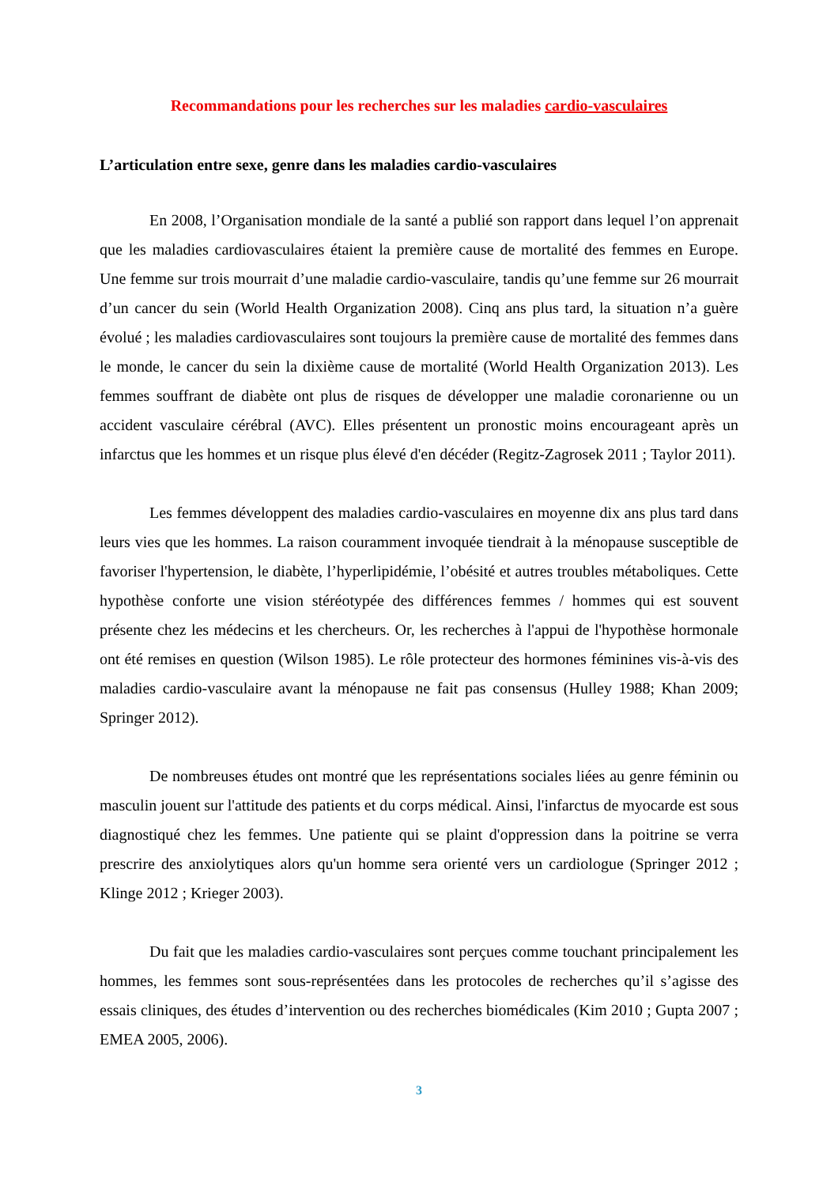Recommandations pour les recherches sur les maladies cardio-vasculaires
L’articulation entre sexe, genre dans les maladies cardio-vasculaires
En 2008, l’Organisation mondiale de la santé a publié son rapport dans lequel l’on apprenait que les maladies cardiovasculaires étaient la première cause de mortalité des femmes en Europe. Une femme sur trois mourrait d’une maladie cardio-vasculaire, tandis qu’une femme sur 26 mourrait d’un cancer du sein (World Health Organization 2008). Cinq ans plus tard, la situation n’a guère évolué ; les maladies cardiovasculaires sont toujours la première cause de mortalité des femmes dans le monde, le cancer du sein la dixième cause de mortalité (World Health Organization 2013). Les femmes souffrant de diabète ont plus de risques de développer une maladie coronarienne ou un accident vasculaire cérébral (AVC). Elles présentent un pronostic moins encourageant après un infarctus que les hommes et un risque plus élevé d'en décéder (Regitz-Zagrosek 2011 ; Taylor 2011).
Les femmes développent des maladies cardio-vasculaires en moyenne dix ans plus tard dans leurs vies que les hommes. La raison couramment invoquée tiendrait à la ménopause susceptible de favoriser l'hypertension, le diabète, l’hyperlipidémie, l’obésité et autres troubles métaboliques. Cette hypothèse conforte une vision stéréotypée des différences femmes / hommes qui est souvent présente chez les médecins et les chercheurs. Or, les recherches à l'appui de l'hypothèse hormonale ont été remises en question (Wilson 1985). Le rôle protecteur des hormones féminines vis-à-vis des maladies cardio-vasculaire avant la ménopause ne fait pas consensus (Hulley 1988; Khan 2009; Springer 2012).
De nombreuses études ont montré que les représentations sociales liées au genre féminin ou masculin jouent sur l'attitude des patients et du corps médical. Ainsi, l'infarctus de myocarde est sous diagnostiqué chez les femmes. Une patiente qui se plaint d'oppression dans la poitrine se verra prescrire des anxiolytiques alors qu'un homme sera orienté vers un cardiologue (Springer 2012 ; Klinge 2012 ; Krieger 2003).
Du fait que les maladies cardio-vasculaires sont perçues comme touchant principalement les hommes, les femmes sont sous-représentées dans les protocoles de recherches qu’il s’agisse des essais cliniques, des études d’intervention ou des recherches biomédicales (Kim 2010 ; Gupta 2007 ; EMEA 2005, 2006).
3